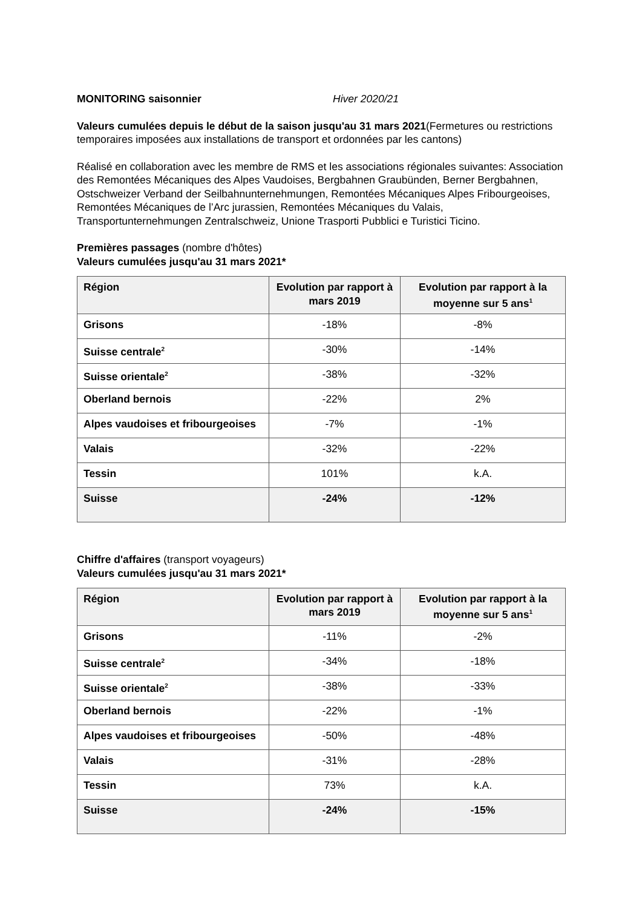MONITORING saisonnier Hiver 2020/21
Valeurs cumulées depuis le début de la saison jusqu'au 31 mars 2021(Fermetures ou restrictions temporaires imposées aux installations de transport et ordonnées par les cantons)
Réalisé en collaboration avec les membre de RMS et les associations régionales suivantes: Association des Remontées Mécaniques des Alpes Vaudoises, Bergbahnen Graubünden, Berner Bergbahnen, Ostschweizer Verband der Seilbahnunternehmungen, Remontées Mécaniques Alpes Fribourgeoises, Remontées Mécaniques de l’Arc jurassien, Remontées Mécaniques du Valais, Transportunternehmungen Zentralschweiz, Unione Trasporti Pubblici e Turistici Ticino.
Premières passages (nombre d'hôtes)
Valeurs cumulées jusqu'au 31 mars 2021*
| Région | Evolution par rapport à mars 2019 | Evolution par rapport à la moyenne sur 5 ans<sup>1</sup> |
| --- | --- | --- |
| Grisons | -18% | -8% |
| Suisse centrale<sup>2</sup> | -30% | -14% |
| Suisse orientale<sup>2</sup> | -38% | -32% |
| Oberland bernois | -22% | 2% |
| Alpes vaudoises et fribourgeoises | -7% | -1% |
| Valais | -32% | -22% |
| Tessin | 101% | k.A. |
| Suisse | -24% | -12% |
Chiffre d'affaires (transport voyageurs)
Valeurs cumulées jusqu'au 31 mars 2021*
| Région | Evolution par rapport à mars 2019 | Evolution par rapport à la moyenne sur 5 ans<sup>1</sup> |
| --- | --- | --- |
| Grisons | -11% | -2% |
| Suisse centrale<sup>2</sup> | -34% | -18% |
| Suisse orientale<sup>2</sup> | -38% | -33% |
| Oberland bernois | -22% | -1% |
| Alpes vaudoises et fribourgeoises | -50% | -48% |
| Valais | -31% | -28% |
| Tessin | 73% | k.A. |
| Suisse | -24% | -15% |